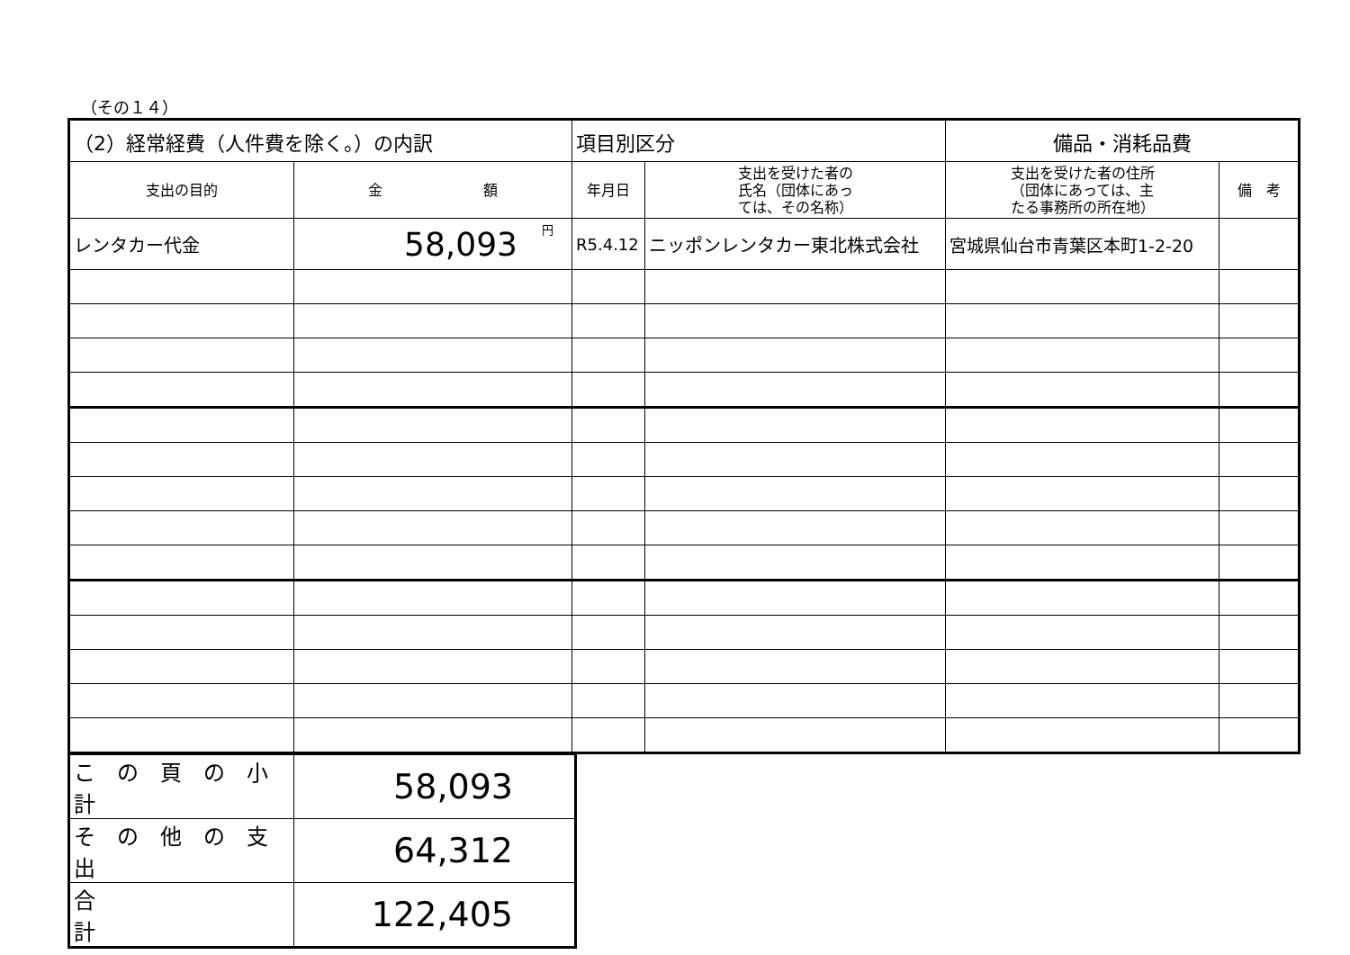（その１４）
| （2）経常経費（人件費を除く。）の内訳 | | 項目別区分 | | 備品・消耗品費 | |
| 支出の目的 | 金 額 | 年月日 | 支出を受けた者の 氏名（団体にあっ ては、その名称） | 支出を受けた者の住所 （団体にあっては、主 たる事務所の所在地） | 備 考 |
| レンタカー代金 | 円 58,093 | R5.4.12 | ニッポンレンタカー東北株式会社 | 宮城県仙台市青葉区本町1-2-20 | |
| こ の 頁 の 小 計 | 58,093 |
| そ の 他 の 支 出 | 64,312 |
| 合 計 | 122,405 |